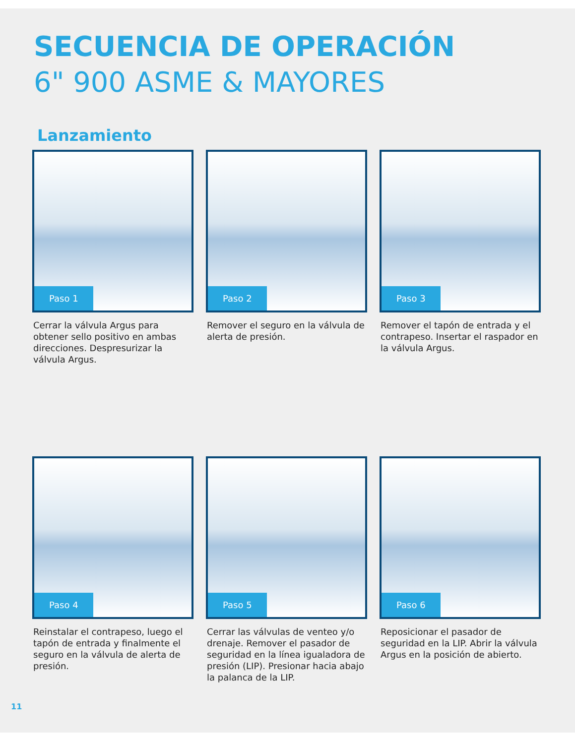SECUENCIA DE OPERACIÓN
6" 900 ASME & MAYORES
Lanzamiento
Paso 1
Cerrar la válvula Argus para obtener sello positivo en ambas direcciones. Despresurizar la válvula Argus.
Paso 2
Remover el seguro en la válvula de alerta de presión.
Paso 3
Remover el tapón de entrada y el contrapeso. Insertar el raspador en la válvula Argus.
Paso 4
Reinstalar el contrapeso, luego el tapón de entrada y finalmente el seguro en la válvula de alerta de presión.
Paso 5
Cerrar las válvulas de venteo y/o drenaje. Remover el pasador de seguridad en la línea igualadora de presión (LIP). Presionar hacia abajo la palanca de la LIP.
Paso 6
Reposicionar el pasador de seguridad en la LIP. Abrir la válvula Argus en la posición de abierto.
11